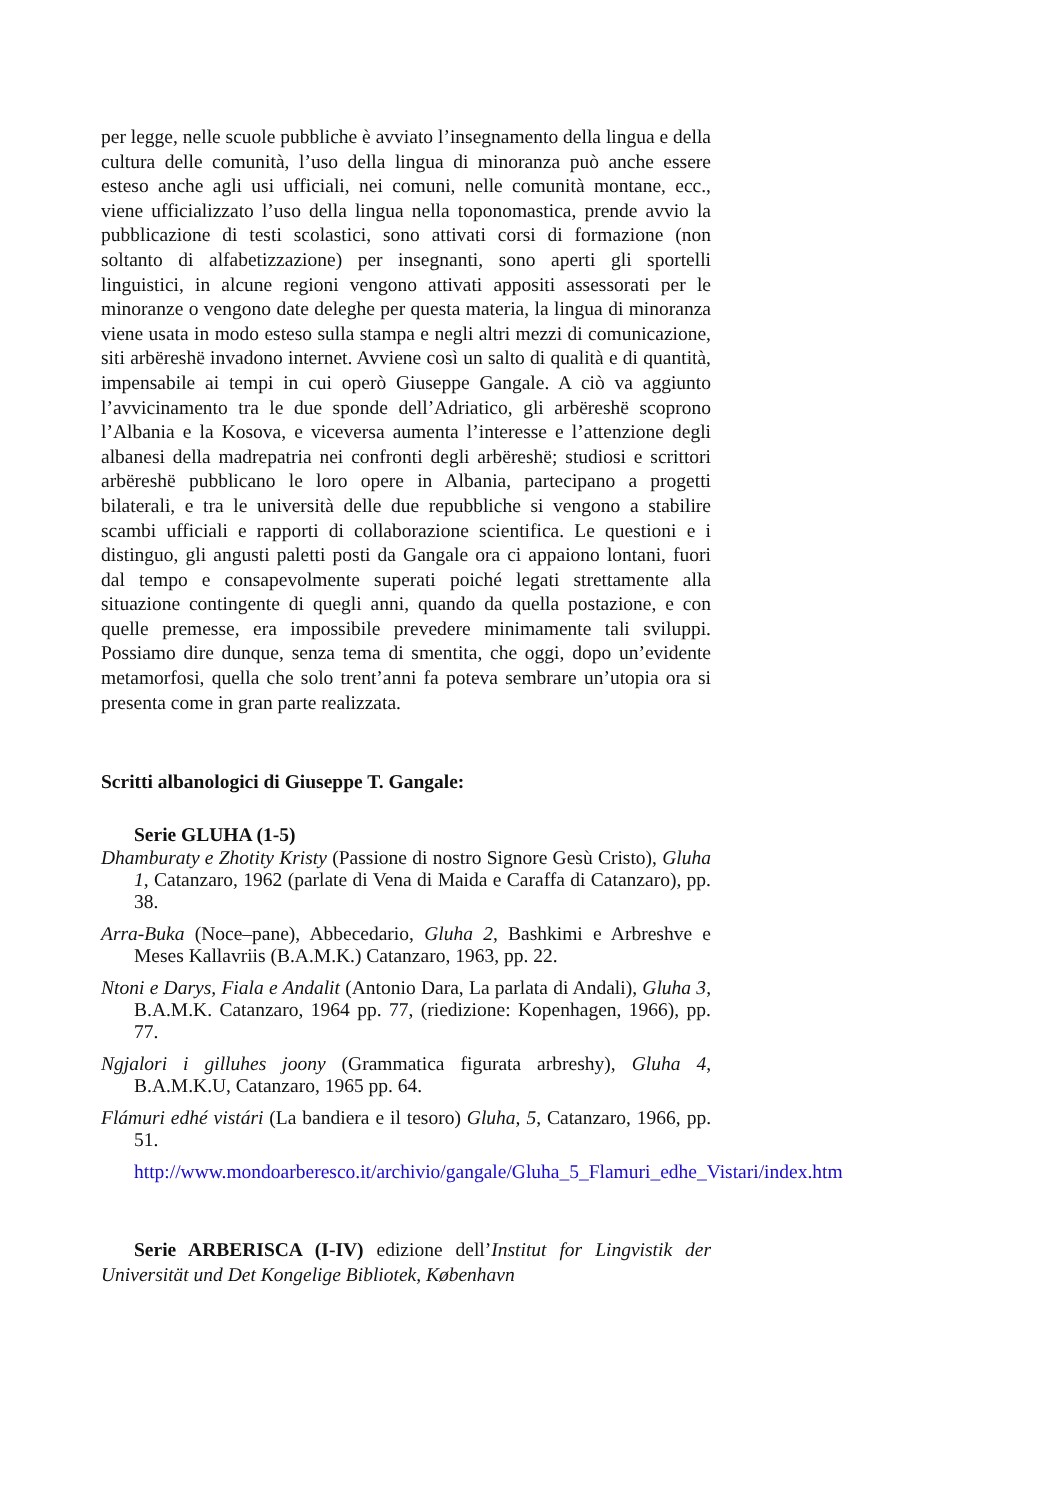per legge, nelle scuole pubbliche è avviato l’insegnamento della lingua e della cultura delle comunità, l’uso della lingua di minoranza può anche essere esteso anche agli usi ufficiali, nei comuni, nelle comunità montane, ecc., viene ufficializzato l’uso della lingua nella toponomastica, prende avvio la pubblicazione di testi scolastici, sono attivati corsi di formazione (non soltanto di alfabetizzazione) per insegnanti, sono aperti gli sportelli linguistici, in alcune regioni vengono attivati appositi assessorati per le minoranze o vengono date deleghe per questa materia, la lingua di minoranza viene usata in modo esteso sulla stampa e negli altri mezzi di comunicazione, siti arbëreshë invadono internet. Avviene così un salto di qualità e di quantità, impensabile ai tempi in cui operò Giuseppe Gangale. A ciò va aggiunto l’avvicinamento tra le due sponde dell’Adriatico, gli arbëreshë scoprono l’Albania e la Kosova, e viceversa aumenta l’interesse e l’attenzione degli albanesi della madrepatria nei confronti degli arbëreshë; studiosi e scrittori arbëreshë pubblicano le loro opere in Albania, partecipano a progetti bilaterali, e tra le università delle due repubbliche si vengono a stabilire scambi ufficiali e rapporti di collaborazione scientifica. Le questioni e i distinguo, gli angusti paletti posti da Gangale ora ci appaiono lontani, fuori dal tempo e consapevolmente superati poiché legati strettamente alla situazione contingente di quegli anni, quando da quella postazione, e con quelle premesse, era impossibile prevedere minimamente tali sviluppi. Possiamo dire dunque, senza tema di smentita, che oggi, dopo un’evidente metamorfosi, quella che solo trent’anni fa poteva sembrare un’utopia ora si presenta come in gran parte realizzata.
Scritti albanologici di Giuseppe T. Gangale:
Serie GLUHA (1-5)
Dhamburaty e Zhotity Kristy (Passione di nostro Signore Gesù Cristo), Gluha 1, Catanzaro, 1962 (parlate di Vena di Maida e Caraffa di Catanzaro), pp. 38.
Arra-Buka (Noce–pane), Abbecedario, Gluha 2, Bashkimi e Arbreshve e Meses Kallavriis (B.A.M.K.) Catanzaro, 1963, pp. 22.
Ntoni e Darys, Fiala e Andalit (Antonio Dara, La parlata di Andali), Gluha 3, B.A.M.K. Catanzaro, 1964 pp. 77, (riedizione: Kopenhagen, 1966), pp. 77.
Ngjalori i gilluhes joony (Grammatica figurata arbreshy), Gluha 4, B.A.M.K.U, Catanzaro, 1965 pp. 64.
Flámuri edhé vistári (La bandiera e il tesoro) Gluha, 5, Catanzaro, 1966, pp. 51.
http://www.mondoarberesco.it/archivio/gangale/Gluha_5_Flamuri_edhe_Vistari/index.htm
Serie ARBERISCA (I-IV) edizione dell’Institut for Lingvistik der Universität und Det Kongelige Bibliotek, København